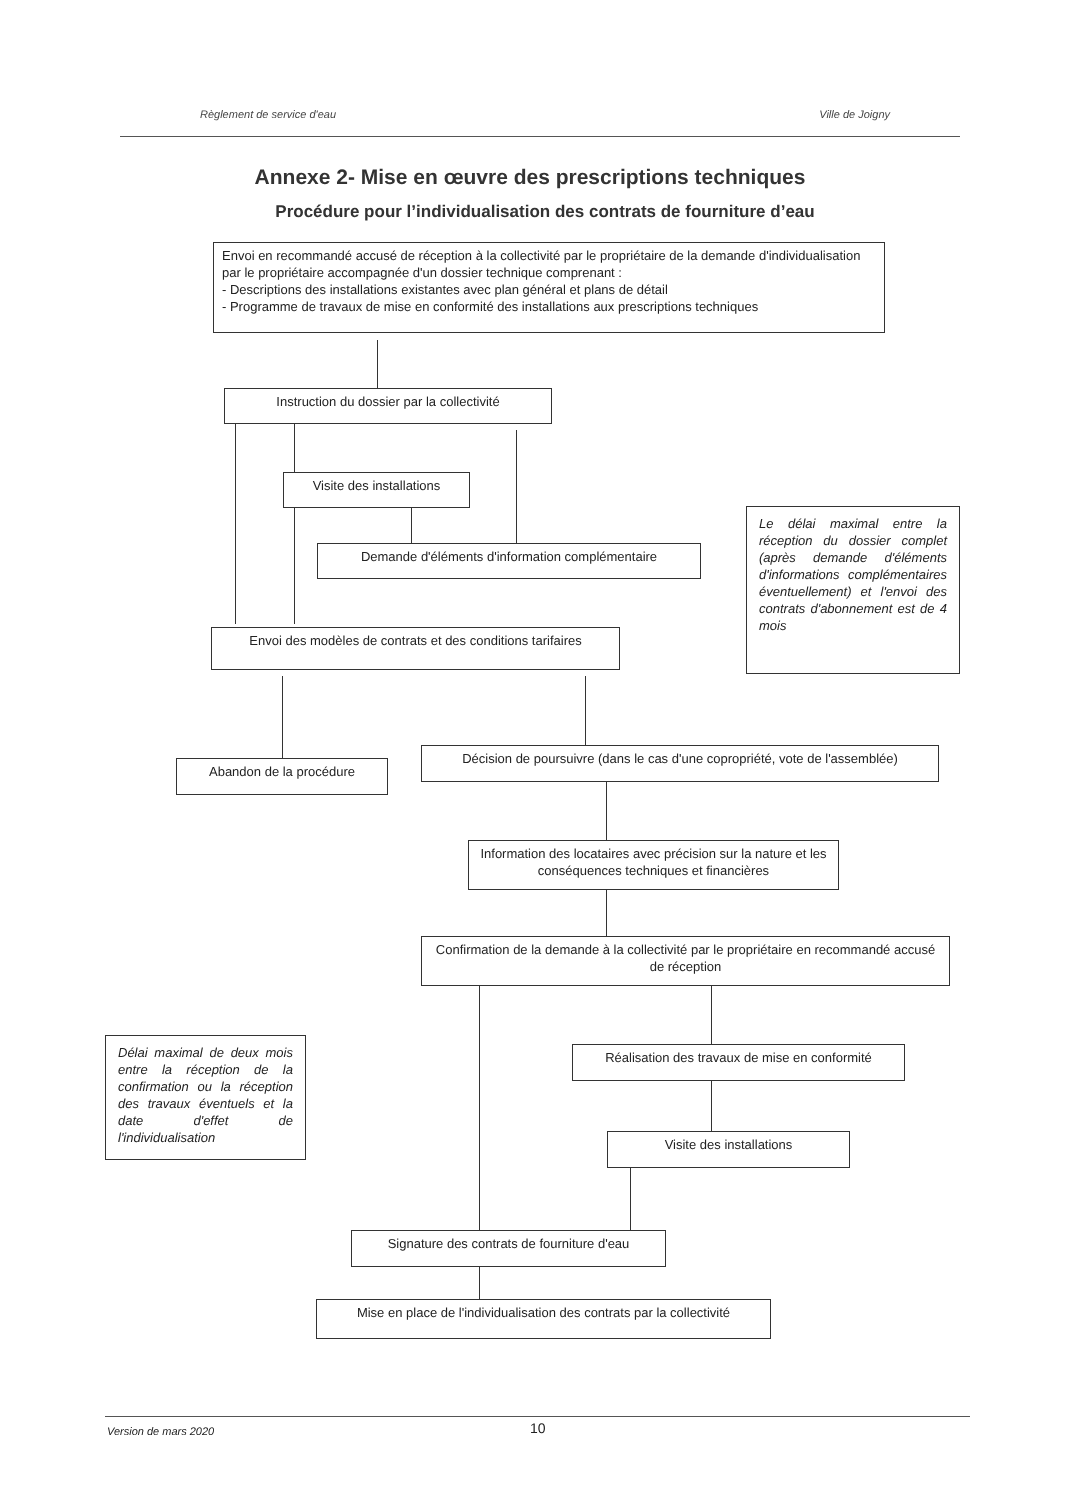Règlement de service d'eau Ville de Joigny
Annexe 2- Mise en œuvre des prescriptions techniques
Procédure pour l’individualisation des contrats de fourniture d’eau
Envoi en recommandé accusé de réception à la collectivité par le propriétaire de la demande d'individualisation par le propriétaire accompagnée d'un dossier technique comprenant :
- Descriptions des installations existantes avec plan général et plans de détail
- Programme de travaux de mise en conformité des installations aux prescriptions techniques
Instruction du dossier par la collectivité
Visite des installations
Demande d'éléments d'information complémentaire
Le délai maximal entre la réception du dossier complet (après demande d'éléments d'informations complémentaires éventuellement) et l'envoi des contrats d'abonnement est de 4 mois
Envoi des modèles de contrats et des conditions tarifaires
Abandon de la procédure
Décision de poursuivre (dans le cas d'une copropriété, vote de l'assemblée)
Information des locataires avec précision sur la nature et les conséquences techniques et financières
Confirmation de la demande à la collectivité par le propriétaire en recommandé accusé de réception
Délai maximal de deux mois entre la réception de la confirmation ou la réception des travaux éventuels et la date d'effet de l'individualisation
Réalisation des travaux de mise en conformité
Visite des installations
Signature des contrats de fourniture d'eau
Mise en place de l'individualisation des contrats par la collectivité
Version de mars 2020 10